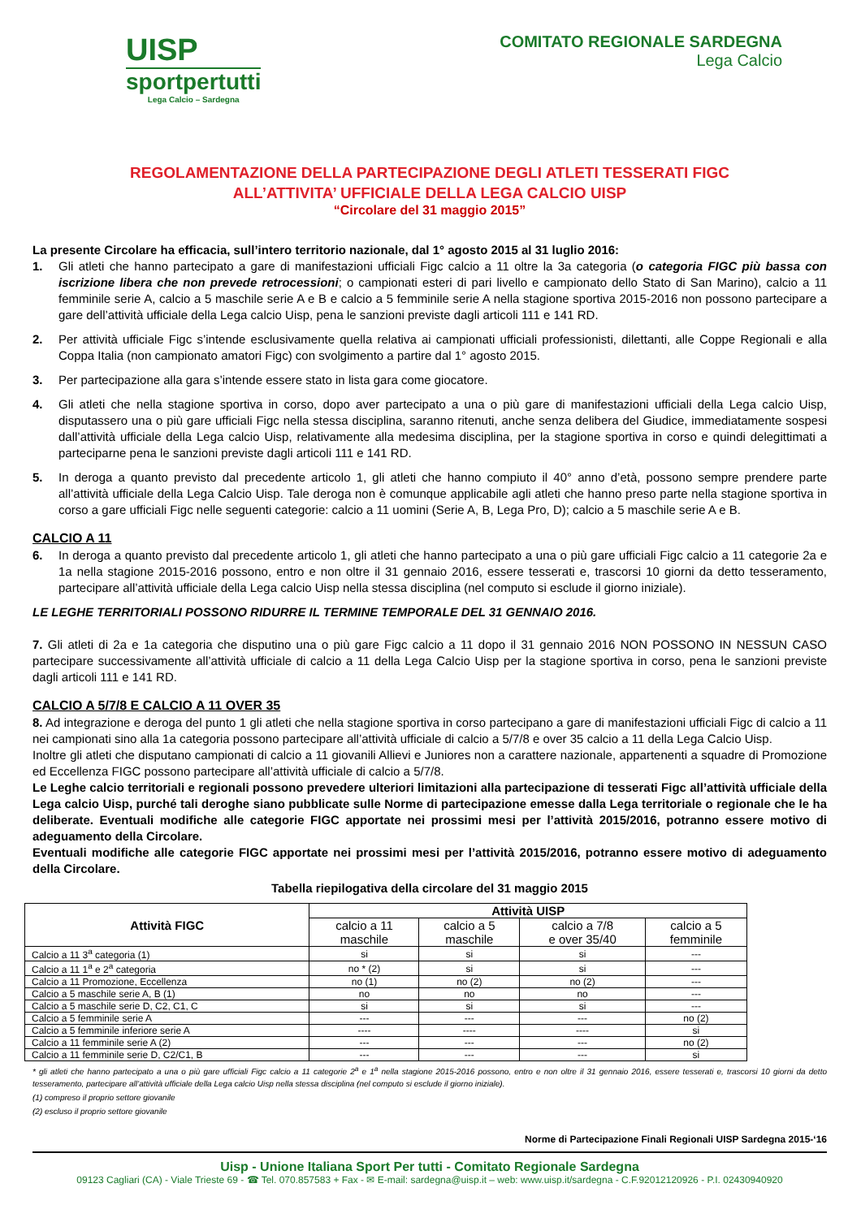UISP
sportpertutti
Lega Calcio – Sardegna
COMITATO REGIONALE SARDEGNA
Lega Calcio
REGOLAMENTAZIONE DELLA PARTECIPAZIONE DEGLI ATLETI TESSERATI FIGC
ALL’ATTIVITA’ UFFICIALE DELLA LEGA CALCIO UISP
“Circolare del 31 maggio 2015”
La presente Circolare ha efficacia, sull’intero territorio nazionale, dal 1° agosto 2015 al 31 luglio 2016:
1. Gli atleti che hanno partecipato a gare di manifestazioni ufficiali Figc calcio a 11 oltre la 3a categoria (o categoria FIGC più bassa con iscrizione libera che non prevede retrocessioni; o campionati esteri di pari livello e campionato dello Stato di San Marino), calcio a 11 femminile serie A, calcio a 5 maschile serie A e B e calcio a 5 femminile serie A nella stagione sportiva 2015-2016 non possono partecipare a gare dell’attività ufficiale della Lega calcio Uisp, pena le sanzioni previste dagli articoli 111 e 141 RD.
2. Per attività ufficiale Figc s’intende esclusivamente quella relativa ai campionati ufficiali professionisti, dilettanti, alle Coppe Regionali e alla Coppa Italia (non campionato amatori Figc) con svolgimento a partire dal 1° agosto 2015.
3. Per partecipazione alla gara s’intende essere stato in lista gara come giocatore.
4. Gli atleti che nella stagione sportiva in corso, dopo aver partecipato a una o più gare di manifestazioni ufficiali della Lega calcio Uisp, disputassero una o più gare ufficiali Figc nella stessa disciplina, saranno ritenuti, anche senza delibera del Giudice, immediatamente sospesi dall’attività ufficiale della Lega calcio Uisp, relativamente alla medesima disciplina, per la stagione sportiva in corso e quindi delegittimati a parteciparne pena le sanzioni previste dagli articoli 111 e 141 RD.
5. In deroga a quanto previsto dal precedente articolo 1, gli atleti che hanno compiuto il 40° anno d’età, possono sempre prendere parte all’attività ufficiale della Lega Calcio Uisp. Tale deroga non è comunque applicabile agli atleti che hanno preso parte nella stagione sportiva in corso a gare ufficiali Figc nelle seguenti categorie: calcio a 11 uomini (Serie A, B, Lega Pro, D); calcio a 5 maschile serie A e B.
CALCIO A 11
6. In deroga a quanto previsto dal precedente articolo 1, gli atleti che hanno partecipato a una o più gare ufficiali Figc calcio a 11 categorie 2a e 1a nella stagione 2015-2016 possono, entro e non oltre il 31 gennaio 2016, essere tesserati e, trascorsi 10 giorni da detto tesseramento, partecipare all’attività ufficiale della Lega calcio Uisp nella stessa disciplina (nel computo si esclude il giorno iniziale).
LE LEGHE TERRITORIALI POSSONO RIDURRE IL TERMINE TEMPORALE DEL 31 GENNAIO 2016.
7. Gli atleti di 2a e 1a categoria che disputino una o più gare Figc calcio a 11 dopo il 31 gennaio 2016 NON POSSONO IN NESSUN CASO partecipare successivamente all’attività ufficiale di calcio a 11 della Lega Calcio Uisp per la stagione sportiva in corso, pena le sanzioni previste dagli articoli 111 e 141 RD.
CALCIO A 5/7/8 E CALCIO A 11 OVER 35
8. Ad integrazione e deroga del punto 1 gli atleti che nella stagione sportiva in corso partecipano a gare di manifestazioni ufficiali Figc di calcio a 11 nei campionati sino alla 1a categoria possono partecipare all’attività ufficiale di calcio a 5/7/8 e over 35 calcio a 11 della Lega Calcio Uisp.
Inoltre gli atleti che disputano campionati di calcio a 11 giovanili Allievi e Juniores non a carattere nazionale, appartenenti a squadre di Promozione ed Eccellenza FIGC possono partecipare all’attività ufficiale di calcio a 5/7/8.
Le Leghe calcio territoriali e regionali possono prevedere ulteriori limitazioni alla partecipazione di tesserati Figc all’attività ufficiale della Lega calcio Uisp, purché tali deroghe siano pubblicate sulle Norme di partecipazione emesse dalla Lega territoriale o regionale che le ha deliberate. Eventuali modifiche alle categorie FIGC apportate nei prossimi mesi per l’attività 2015/2016, potranno essere motivo di adeguamento della Circolare.
Eventuali modifiche alle categorie FIGC apportate nei prossimi mesi per l’attività 2015/2016, potranno essere motivo di adeguamento della Circolare.
Tabella riepilogativa della circolare del 31 maggio 2015
| Attività FIGC | Attività UISP | | | |
| --- | --- | --- | --- | --- |
| | calcio a 11 maschile | calcio a 5 maschile | calcio a 7/8 e over 35/40 | calcio a 5 femminile |
| Calcio a 11 3<sup>a</sup> categoria (1) | si | si | si | --- |
| Calcio a 11 1<sup>a</sup> e 2<sup>a</sup> categoria | no * (2) | si | si | --- |
| Calcio a 11 Promozione, Eccellenza | no (1) | no (2) | no (2) | --- |
| Calcio a 5 maschile serie A, B (1) | no | no | no | --- |
| Calcio a 5 maschile serie D, C2, C1, C | si | si | si | --- |
| Calcio a 5 femminile serie A | --- | --- | --- | no (2) |
| Calcio a 5 femminile inferiore serie A | ---- | ---- | ---- | si |
| Calcio a 11 femminile serie A (2) | --- | --- | --- | no (2) |
| Calcio a 11 femminile serie D, C2/C1, B | --- | --- | --- | si |
* gli atleti che hanno partecipato a una o più gare ufficiali Figc calcio a 11 categorie 2<sup>a</sup> e 1<sup>a</sup> nella stagione 2015-2016 possono, entro e non oltre il 31 gennaio 2016, essere tesserati e, trascorsi 10 giorni da detto tesseramento, partecipare all’attività ufficiale della Lega calcio Uisp nella stessa disciplina (nel computo si esclude il giorno iniziale).
(1) compreso il proprio settore giovanile
(2) escluso il proprio settore giovanile
Norme di Partecipazione Finali Regionali UISP Sardegna 2015-‘16
Uisp - Unione Italiana Sport Per tutti - Comitato Regionale Sardegna
09123 Cagliari (CA) - Viale Trieste 69 - ☎ Tel. 070.857583 + Fax - ✉ E-mail: sardegna@uisp.it – web: www.uisp.it/sardegna - C.F.92012120926 - P.I. 02430940920